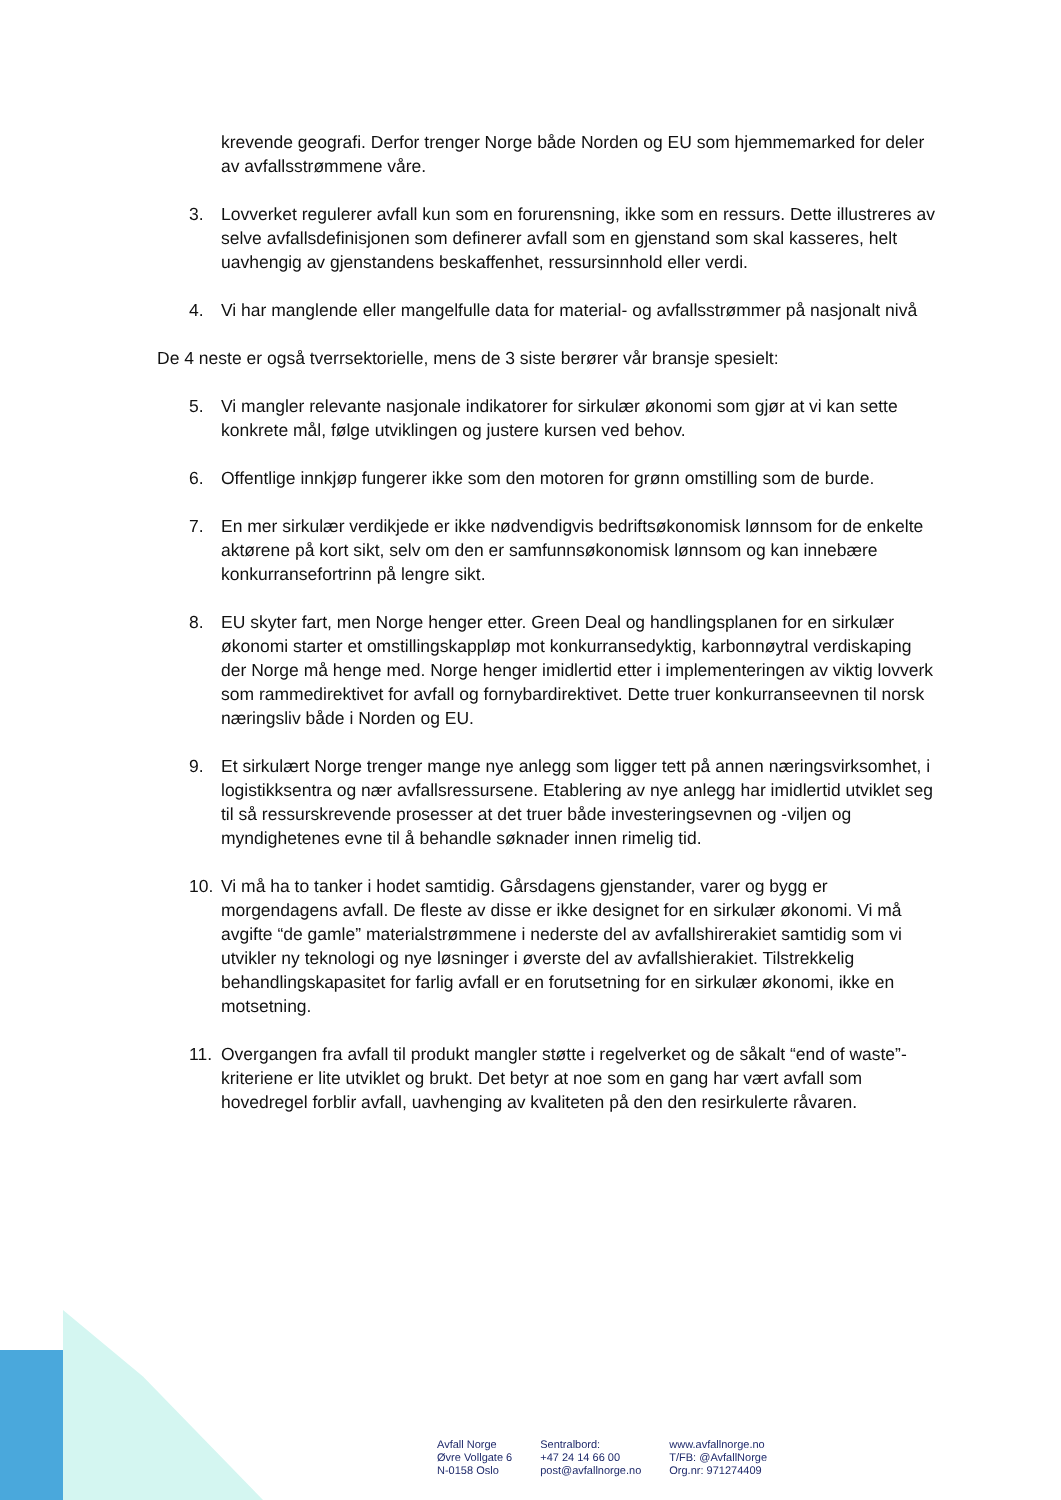krevende geografi. Derfor trenger Norge både Norden og EU som hjemmemarked for deler av avfallsstrømmene våre.
3. Lovverket regulerer avfall kun som en forurensning, ikke som en ressurs. Dette illustreres av selve avfallsdefinisjonen som definerer avfall som en gjenstand som skal kasseres, helt uavhengig av gjenstandens beskaffenhet, ressursinnhold eller verdi.
4. Vi har manglende eller mangelfulle data for material- og avfallsstrømmer på nasjonalt nivå
De 4 neste er også tverrsektorielle, mens de 3 siste berører vår bransje spesielt:
5. Vi mangler relevante nasjonale indikatorer for sirkulær økonomi som gjør at vi kan sette konkrete mål, følge utviklingen og justere kursen ved behov.
6. Offentlige innkjøp fungerer ikke som den motoren for grønn omstilling som de burde.
7. En mer sirkulær verdikjede er ikke nødvendigvis bedriftsøkonomisk lønnsom for de enkelte aktørene på kort sikt, selv om den er samfunnsøkonomisk lønnsom og kan innebære konkurransefortrinn på lengre sikt.
8. EU skyter fart, men Norge henger etter. Green Deal og handlingsplanen for en sirkulær økonomi starter et omstillingskappløp mot konkurransedyktig, karbonnøytral verdiskaping der Norge må henge med. Norge henger imidlertid etter i implementeringen av viktig lovverk som rammedirektivet for avfall og fornybardirektivet. Dette truer konkurranseevnen til norsk næringsliv både i Norden og EU.
9. Et sirkulært Norge trenger mange nye anlegg som ligger tett på annen næringsvirksomhet, i logistikksentra og nær avfallsressursene. Etablering av nye anlegg har imidlertid utviklet seg til så ressurskrevende prosesser at det truer både investeringsevnen og -viljen og myndighetenes evne til å behandle søknader innen rimelig tid.
10. Vi må ha to tanker i hodet samtidig. Gårsdagens gjenstander, varer og bygg er morgendagens avfall. De fleste av disse er ikke designet for en sirkulær økonomi. Vi må avgifte “de gamle” materialstrømmene i nederste del av avfallshirerakiet samtidig som vi utvikler ny teknologi og nye løsninger i øverste del av avfallshierakiet. Tilstrekkelig behandlingskapasitet for farlig avfall er en forutsetning for en sirkulær økonomi, ikke en motsetning.
11. Overgangen fra avfall til produkt mangler støtte i regelverket og de såkalt “end of waste”-kriteriene er lite utviklet og brukt. Det betyr at noe som en gang har vært avfall som hovedregel forblir avfall, uavhenging av kvaliteten på den den resirkulerte råvaren.
Avfall Norge
Øvre Vollgate 6
N-0158 Oslo
Sentralbord:
+47 24 14 66 00
post@avfallnorge.no
www.avfallnorge.no
T/FB: @AvfallNorge
Org.nr: 971274409